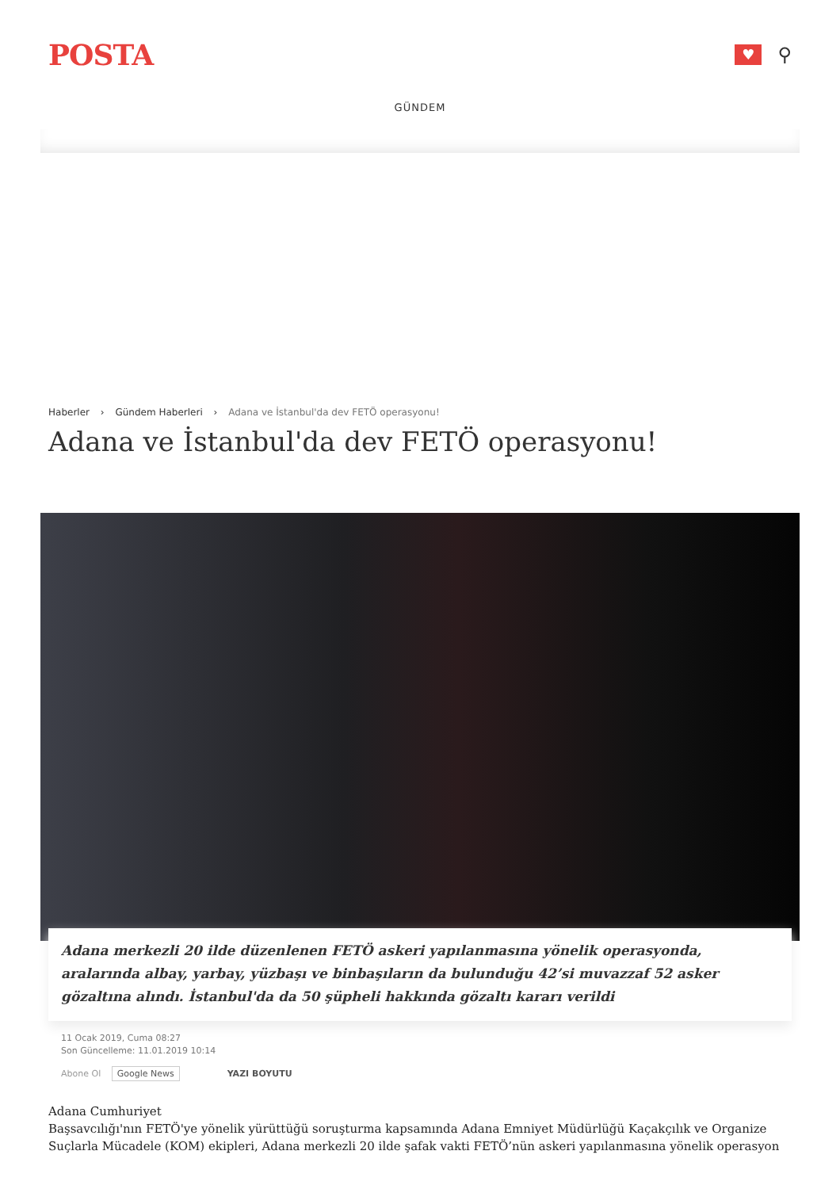POSTA
♥
⚲
GÜNDEM
Haberler › Gündem Haberleri › Adana ve İstanbul'da dev FETÖ operasyonu!
Adana ve İstanbul'da dev FETÖ operasyonu!
Adana merkezli 20 ilde düzenlenen FETÖ askeri yapılanmasına yönelik operasyonda, aralarında albay, yarbay, yüzbaşı ve binbaşıların da bulunduğu 42’si muvazzaf 52 asker gözaltına alındı. İstanbul'da da 50 şüpheli hakkında gözaltı kararı verildi
11 Ocak 2019, Cuma 08:27
Son Güncelleme: 11.01.2019 10:14
Abone Ol Google News YAZI BOYUTU
Adana Cumhuriyet
Başsavcılığı'nın FETÖ'ye yönelik yürüttüğü soruşturma kapsamında Adana Emniyet Müdürlüğü Kaçakçılık ve Organize Suçlarla Mücadele (KOM) ekipleri, Adana merkezli 20 ilde şafak vakti FETÖ’nün askeri yapılanmasına yönelik operasyon